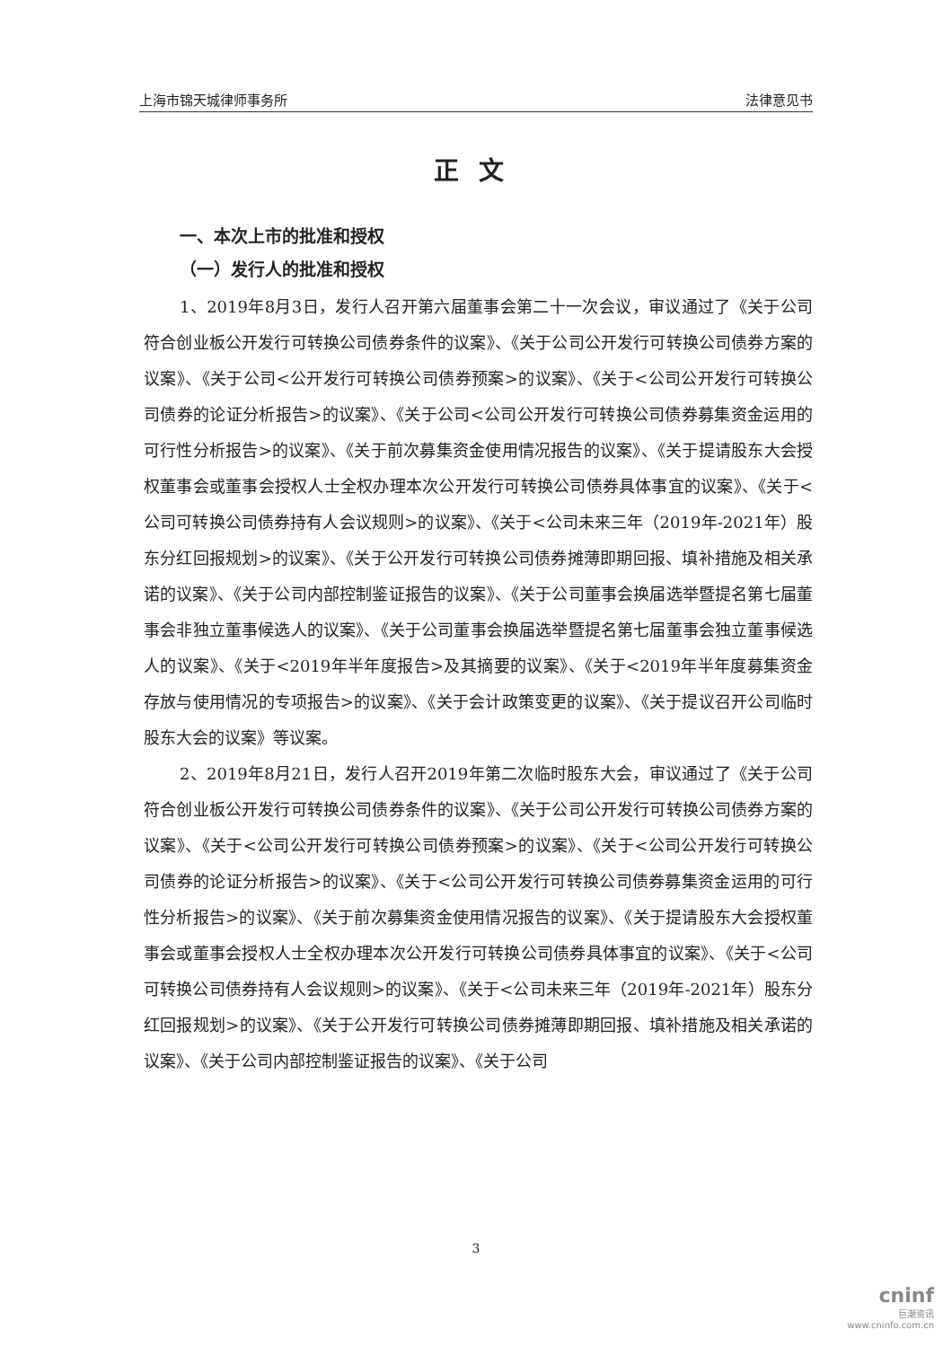上海市锦天城律师事务所 法律意见书
正文
一、本次上市的批准和授权
（一）发行人的批准和授权
1、2019年8月3日，发行人召开第六届董事会第二十一次会议，审议通过了《关于公司符合创业板公开发行可转换公司债券条件的议案》、《关于公司公开发行可转换公司债券方案的议案》、《关于公司<公开发行可转换公司债券预案>的议案》、《关于<公司公开发行可转换公司债券的论证分析报告>的议案》、《关于公司<公司公开发行可转换公司债券募集资金运用的可行性分析报告>的议案》、《关于前次募集资金使用情况报告的议案》、《关于提请股东大会授权董事会或董事会授权人士全权办理本次公开发行可转换公司债券具体事宜的议案》、《关于<公司可转换公司债券持有人会议规则>的议案》、《关于<公司未来三年（2019年-2021年）股东分红回报规划>的议案》、《关于公开发行可转换公司债券摊薄即期回报、填补措施及相关承诺的议案》、《关于公司内部控制鉴证报告的议案》、《关于公司董事会换届选举暨提名第七届董事会非独立董事候选人的议案》、《关于公司董事会换届选举暨提名第七届董事会独立董事候选人的议案》、《关于<2019年半年度报告>及其摘要的议案》、《关于<2019年半年度募集资金存放与使用情况的专项报告>的议案》、《关于会计政策变更的议案》、《关于提议召开公司临时股东大会的议案》等议案。
2、2019年8月21日，发行人召开2019年第二次临时股东大会，审议通过了《关于公司符合创业板公开发行可转换公司债券条件的议案》、《关于公司公开发行可转换公司债券方案的议案》、《关于<公司公开发行可转换公司债券预案>的议案》、《关于<公司公开发行可转换公司债券的论证分析报告>的议案》、《关于<公司公开发行可转换公司债券募集资金运用的可行性分析报告>的议案》、《关于前次募集资金使用情况报告的议案》、《关于提请股东大会授权董事会或董事会授权人士全权办理本次公开发行可转换公司债券具体事宜的议案》、《关于<公司可转换公司债券持有人会议规则>的议案》、《关于<公司未来三年（2019年-2021年）股东分红回报规划>的议案》、《关于公开发行可转换公司债券摊薄即期回报、填补措施及相关承诺的议案》、《关于公司内部控制鉴证报告的议案》、《关于公司
3
cninf
巨潮资讯
www.cninfo.com.cn